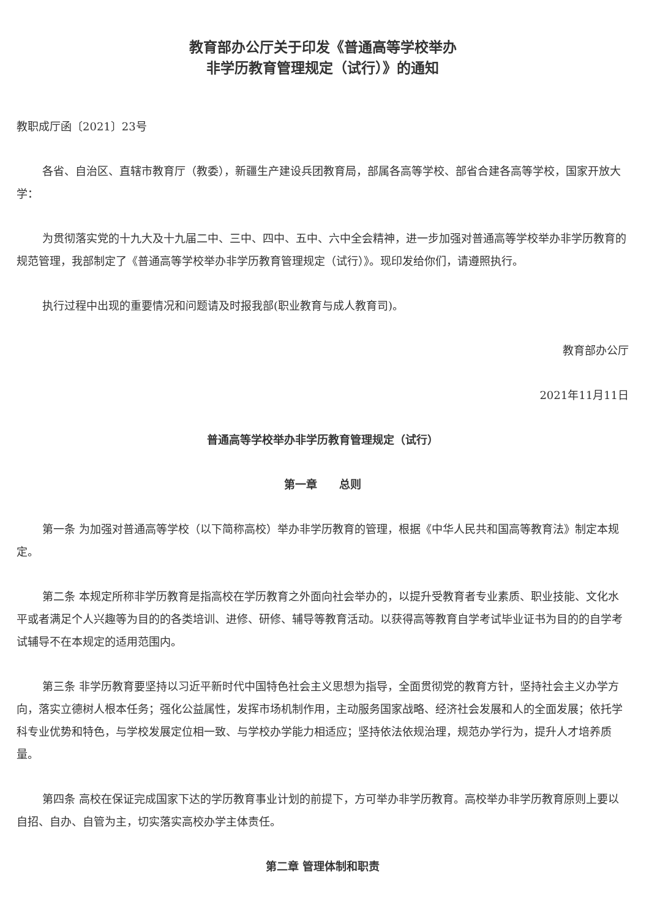教育部办公厅关于印发《普通高等学校举办
非学历教育管理规定（试行）》的通知
教职成厅函〔2021〕23号
各省、自治区、直辖市教育厅（教委），新疆生产建设兵团教育局，部属各高等学校、部省合建各高等学校，国家开放大学：
为贯彻落实党的十九大及十九届二中、三中、四中、五中、六中全会精神，进一步加强对普通高等学校举办非学历教育的规范管理，我部制定了《普通高等学校举办非学历教育管理规定（试行）》。现印发给你们，请遵照执行。
执行过程中出现的重要情况和问题请及时报我部(职业教育与成人教育司)。
教育部办公厅
2021年11月11日
普通高等学校举办非学历教育管理规定（试行）
第一章　　总则
第一条 为加强对普通高等学校（以下简称高校）举办非学历教育的管理，根据《中华人民共和国高等教育法》制定本规定。
第二条 本规定所称非学历教育是指高校在学历教育之外面向社会举办的，以提升受教育者专业素质、职业技能、文化水平或者满足个人兴趣等为目的的各类培训、进修、研修、辅导等教育活动。以获得高等教育自学考试毕业证书为目的的自学考试辅导不在本规定的适用范围内。
第三条 非学历教育要坚持以习近平新时代中国特色社会主义思想为指导，全面贯彻党的教育方针，坚持社会主义办学方向，落实立德树人根本任务；强化公益属性，发挥市场机制作用，主动服务国家战略、经济社会发展和人的全面发展；依托学科专业优势和特色，与学校发展定位相一致、与学校办学能力相适应；坚持依法依规治理，规范办学行为，提升人才培养质量。
第四条 高校在保证完成国家下达的学历教育事业计划的前提下，方可举办非学历教育。高校举办非学历教育原则上要以自招、自办、自管为主，切实落实高校办学主体责任。
第二章 管理体制和职责